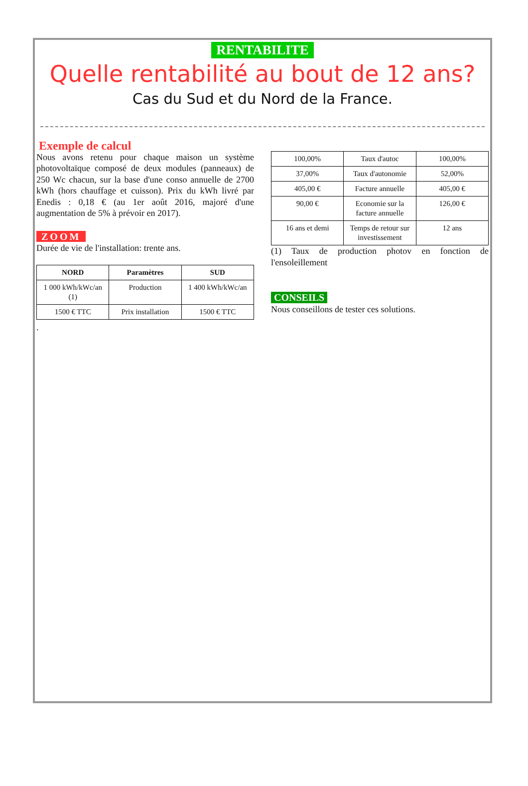RENTABILITE
Quelle rentabilité au bout de 12 ans?
Cas du Sud et du Nord de la France.
Exemple de calcul
Nous avons retenu pour chaque maison un système photovoltaïque composé de deux modules (panneaux) de 250 Wc chacun, sur la base d'une conso annuelle de 2700 kWh (hors chauffage et cuisson). Prix du kWh livré par Enedis : 0,18 € (au 1er août 2016, majoré d'une augmentation de 5% à prévoir en 2017).
ZOOM
Durée de vie de l'installation: trente ans.
| NORD | Paramètres | SUD |
| --- | --- | --- |
| 1 000 kWh/kWc/an (1) | Production | 1 400 kWh/kWc/an |
| 1500 € TTC | Prix installation | 1500 € TTC |
.
| 100,00% | Taux d'autoc | 100,00% |
| 37,00% | Taux d'autonomie | 52,00% |
| 405,00 € | Facture annuelle | 405,00 € |
| 90,00 € | Economie sur la facture annuelle | 126,00 € |
| 16 ans et demi | Temps de retour sur investissement | 12 ans |
(1) Taux de production photov en fonction de l'ensoleillement
CONSEILS
Nous conseillons de tester ces solutions.